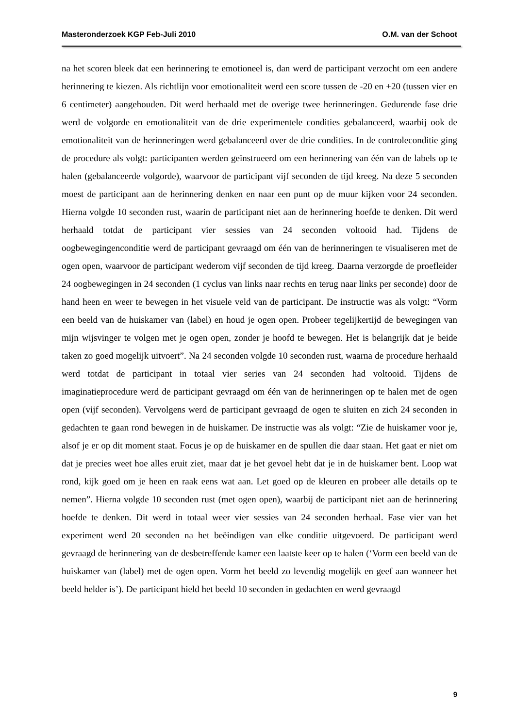Masteronderzoek KGP Feb-Juli 2010 O.M. van der Schoot
na het scoren bleek dat een herinnering te emotioneel is, dan werd de participant verzocht om een andere herinnering te kiezen. Als richtlijn voor emotionaliteit werd een score tussen de -20 en +20 (tussen vier en 6 centimeter) aangehouden. Dit werd herhaald met de overige twee herinneringen. Gedurende fase drie werd de volgorde en emotionaliteit van de drie experimentele condities gebalanceerd, waarbij ook de emotionaliteit van de herinneringen werd gebalanceerd over de drie condities. In de controleconditie ging de procedure als volgt: participanten werden geïnstrueerd om een herinnering van één van de labels op te halen (gebalanceerde volgorde), waarvoor de participant vijf seconden de tijd kreeg. Na deze 5 seconden moest de participant aan de herinnering denken en naar een punt op de muur kijken voor 24 seconden. Hierna volgde 10 seconden rust, waarin de participant niet aan de herinnering hoefde te denken. Dit werd herhaald totdat de participant vier sessies van 24 seconden voltooid had. Tijdens de oogbewegingenconditie werd de participant gevraagd om één van de herinneringen te visualiseren met de ogen open, waarvoor de participant wederom vijf seconden de tijd kreeg. Daarna verzorgde de proefleider 24 oogbewegingen in 24 seconden (1 cyclus van links naar rechts en terug naar links per seconde) door de hand heen en weer te bewegen in het visuele veld van de participant. De instructie was als volgt: “Vorm een beeld van de huiskamer van (label) en houd je ogen open. Probeer tegelijkertijd de bewegingen van mijn wijsvinger te volgen met je ogen open, zonder je hoofd te bewegen. Het is belangrijk dat je beide taken zo goed mogelijk uitvoert”. Na 24 seconden volgde 10 seconden rust, waarna de procedure herhaald werd totdat de participant in totaal vier series van 24 seconden had voltooid. Tijdens de imaginatieprocedure werd de participant gevraagd om één van de herinneringen op te halen met de ogen open (vijf seconden). Vervolgens werd de participant gevraagd de ogen te sluiten en zich 24 seconden in gedachten te gaan rond bewegen in de huiskamer. De instructie was als volgt: “Zie de huiskamer voor je, alsof je er op dit moment staat. Focus je op de huiskamer en de spullen die daar staan. Het gaat er niet om dat je precies weet hoe alles eruit ziet, maar dat je het gevoel hebt dat je in de huiskamer bent. Loop wat rond, kijk goed om je heen en raak eens wat aan. Let goed op de kleuren en probeer alle details op te nemen”. Hierna volgde 10 seconden rust (met ogen open), waarbij de participant niet aan de herinnering hoefde te denken. Dit werd in totaal weer vier sessies van 24 seconden herhaal. Fase vier van het experiment werd 20 seconden na het beëindigen van elke conditie uitgevoerd. De participant werd gevraagd de herinnering van de desbetreffende kamer een laatste keer op te halen (‘Vorm een beeld van de huiskamer van (label) met de ogen open. Vorm het beeld zo levendig mogelijk en geef aan wanneer het beeld helder is’). De participant hield het beeld 10 seconden in gedachten en werd gevraagd
9